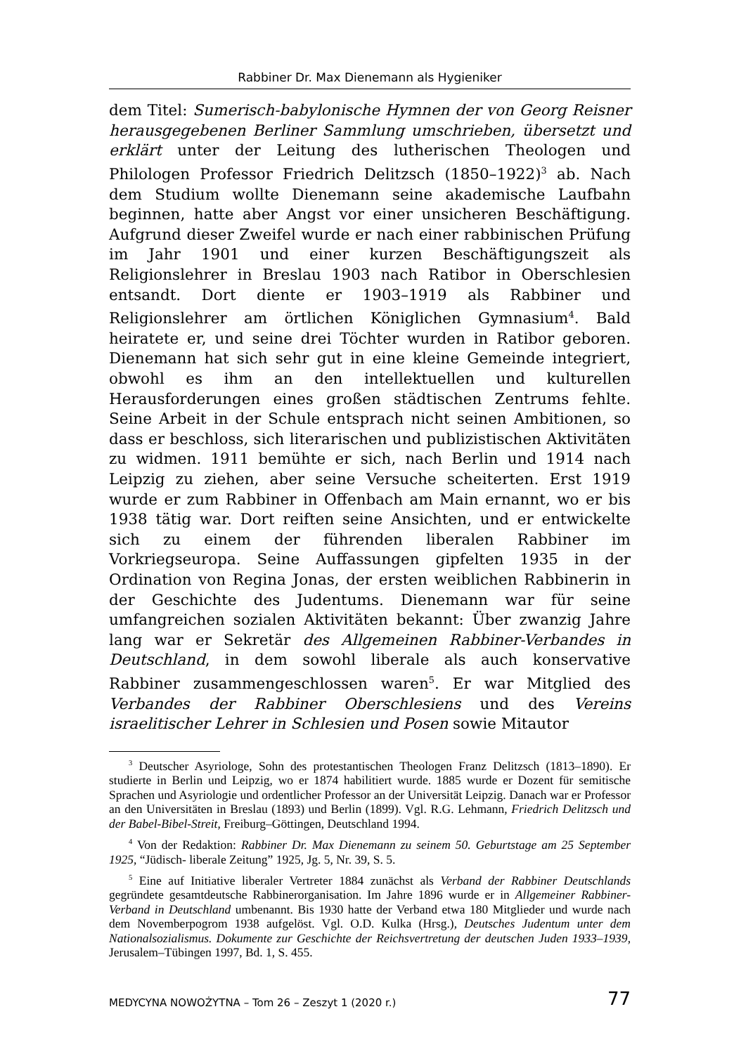Rabbiner Dr. Max Dienemann als Hygieniker
dem Titel: Sumerisch-babylonische Hymnen der von Georg Reisner herausgegebenen Berliner Sammlung umschrieben, übersetzt und erklärt unter der Leitung des lutherischen Theologen und Philologen Professor Friedrich Delitzsch (1850–1922)<sup>3</sup> ab. Nach dem Studium wollte Dienemann seine akademische Laufbahn beginnen, hatte aber Angst vor einer unsicheren Beschäftigung. Aufgrund dieser Zweifel wurde er nach einer rabbinischen Prüfung im Jahr 1901 und einer kurzen Beschäftigungszeit als Religionslehrer in Breslau 1903 nach Ratibor in Oberschlesien entsandt. Dort diente er 1903–1919 als Rabbiner und Religionslehrer am örtlichen Königlichen Gymnasium<sup>4</sup>. Bald heiratete er, und seine drei Töchter wurden in Ratibor geboren. Dienemann hat sich sehr gut in eine kleine Gemeinde integriert, obwohl es ihm an den intellektuellen und kulturellen Herausforderungen eines großen städtischen Zentrums fehlte. Seine Arbeit in der Schule entsprach nicht seinen Ambitionen, so dass er beschloss, sich literarischen und publizistischen Aktivitäten zu widmen. 1911 bemühte er sich, nach Berlin und 1914 nach Leipzig zu ziehen, aber seine Versuche scheiterten. Erst 1919 wurde er zum Rabbiner in Offenbach am Main ernannt, wo er bis 1938 tätig war. Dort reiften seine Ansichten, und er entwickelte sich zu einem der führenden liberalen Rabbiner im Vorkriegseuropa. Seine Auffassungen gipfelten 1935 in der Ordination von Regina Jonas, der ersten weiblichen Rabbinerin in der Geschichte des Judentums. Dienemann war für seine umfangreichen sozialen Aktivitäten bekannt: Über zwanzig Jahre lang war er Sekretär des Allgemeinen Rabbiner-Verbandes in Deutschland, in dem sowohl liberale als auch konservative Rabbiner zusammengeschlossen waren<sup>5</sup>. Er war Mitglied des Verbandes der Rabbiner Oberschlesiens und des Vereins israelitischer Lehrer in Schlesien und Posen sowie Mitautor
<sup>3</sup> Deutscher Asyriologe, Sohn des protestantischen Theologen Franz Delitzsch (1813–1890). Er studierte in Berlin und Leipzig, wo er 1874 habilitiert wurde. 1885 wurde er Dozent für semitische Sprachen und Asyriologie und ordentlicher Professor an der Universität Leipzig. Danach war er Professor an den Universitäten in Breslau (1893) und Berlin (1899). Vgl. R.G. Lehmann, Friedrich Delitzsch und der Babel-Bibel-Streit, Freiburg–Göttingen, Deutschland 1994.
<sup>4</sup> Von der Redaktion: Rabbiner Dr. Max Dienemann zu seinem 50. Geburtstage am 25 September 1925, “Jüdisch- liberale Zeitung” 1925, Jg. 5, Nr. 39, S. 5.
<sup>5</sup> Eine auf Initiative liberaler Vertreter 1884 zunächst als Verband der Rabbiner Deutschlands gegründete gesamtdeutsche Rabbinerorganisation. Im Jahre 1896 wurde er in Allgemeiner Rabbiner-Verband in Deutschland umbenannt. Bis 1930 hatte der Verband etwa 180 Mitglieder und wurde nach dem Novemberpogrom 1938 aufgelöst. Vgl. O.D. Kulka (Hrsg.), Deutsches Judentum unter dem Nationalsozialismus. Dokumente zur Geschichte der Reichsvertretung der deutschen Juden 1933–1939, Jerusalem–Tübingen 1997, Bd. 1, S. 455.
MEDYCYNA NOWOŻYTNA – Tom 26 – Zeszyt 1 (2020 r.) 77